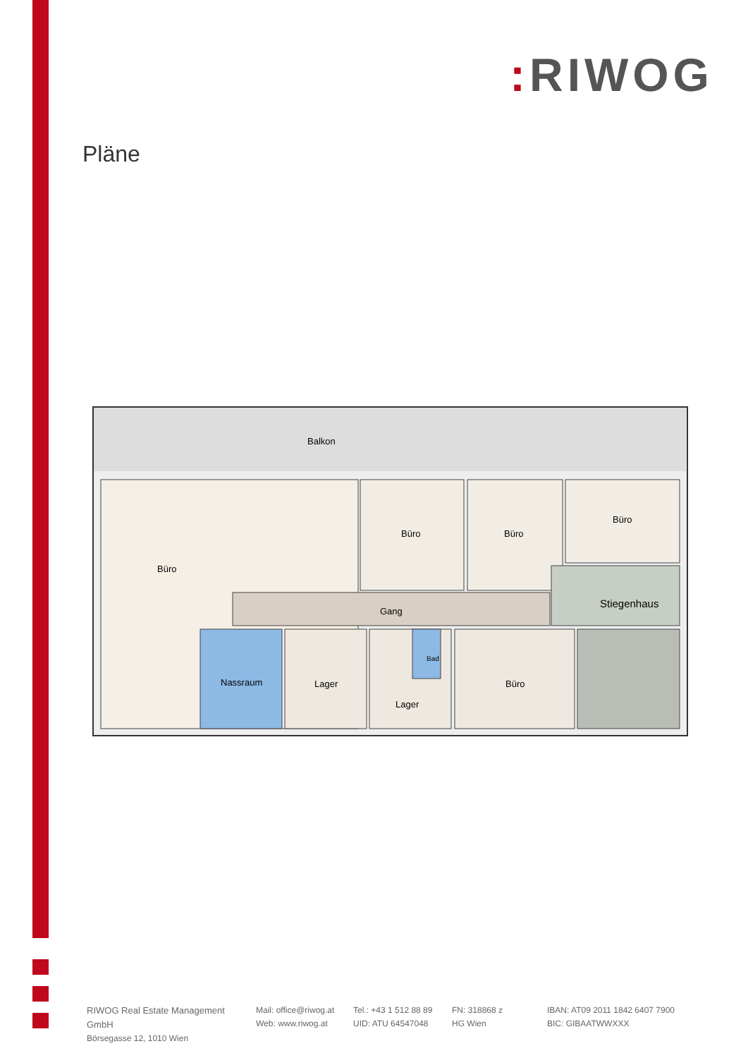: RIWOG
Pläne
Balkon
Büro
Büro
Büro
Büro
Gang
Stiegenhaus
Nassraum
Lager
Lager
Bad
Büro
RIWOG Real Estate Management GmbH
Börsegasse 12, 1010 Wien
Mail: office@riwog.at
Web: www.riwog.at
Tel.: +43 1 512 88 89
UID: ATU 64547048
FN: 318868 z
HG Wien
IBAN: AT09 2011 1842 6407 7900
BIC: GIBAATWWXXX